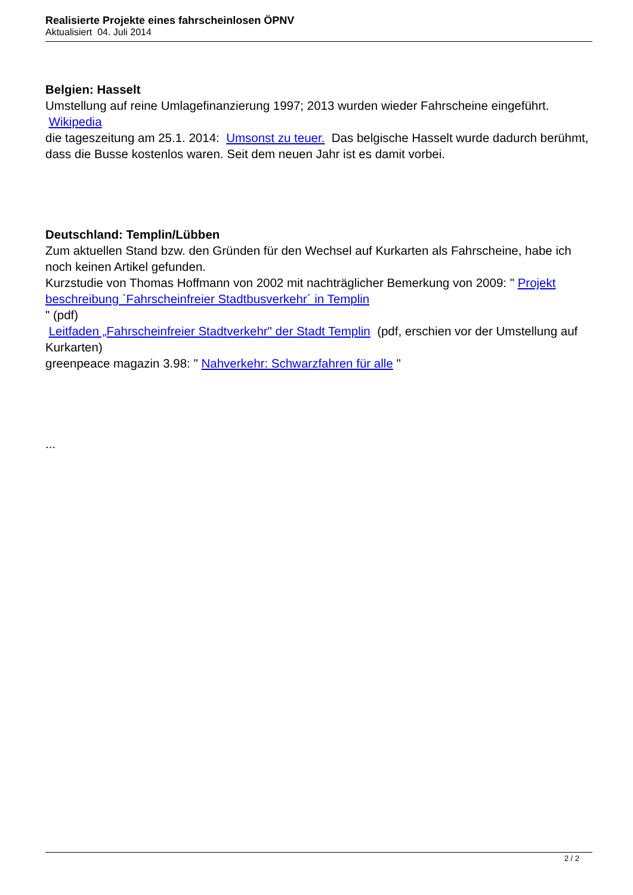Realisierte Projekte eines fahrscheinlosen ÖPNV
Aktualisiert 04. Juli 2014
Belgien: Hasselt
Umstellung auf reine Umlagefinanzierung 1997; 2013 wurden wieder Fahrscheine eingeführt.
Wikipedia
die tageszeitung am 25.1. 2014: Umsonst zu teuer. Das belgische Hasselt wurde dadurch berühmt, dass die Busse kostenlos waren. Seit dem neuen Jahr ist es damit vorbei.
Deutschland: Templin/Lübben
Zum aktuellen Stand bzw. den Gründen für den Wechsel auf Kurkarten als Fahrscheine, habe ich noch keinen Artikel gefunden.
Kurzstudie von Thomas Hoffmann von 2002 mit nachträglicher Bemerkung von 2009: " Projekt beschreibung `Fahrscheinfreier Stadtbusverkehr´ in Templin
" (pdf)
Leitfaden „Fahrscheinfreier Stadtverkehr" der Stadt Templin (pdf, erschien vor der Umstellung auf Kurkarten)
greenpeace magazin 3.98: " Nahverkehr: Schwarzfahren für alle "
...
2 / 2